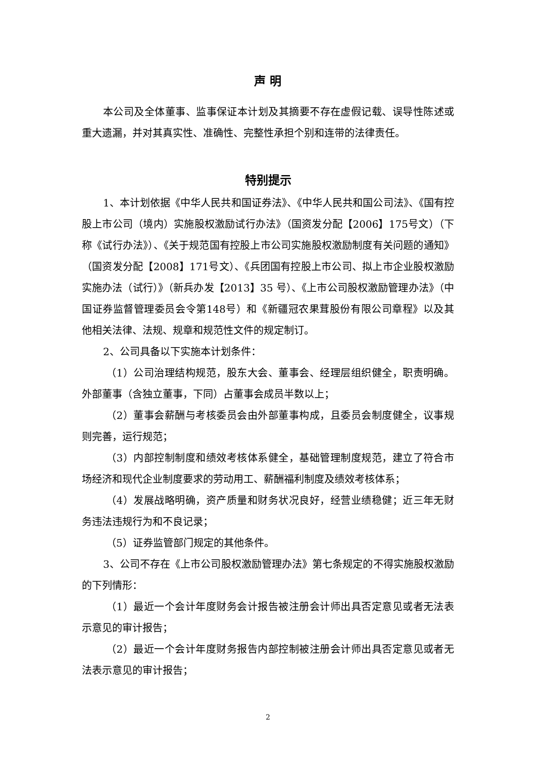声 明
本公司及全体董事、监事保证本计划及其摘要不存在虚假记载、误导性陈述或重大遗漏，并对其真实性、准确性、完整性承担个别和连带的法律责任。
特别提示
1、本计划依据《中华人民共和国证券法》、《中华人民共和国公司法》、《国有控股上市公司（境内）实施股权激励试行办法》（国资发分配【2006】175号文）（下称《试行办法》）、《关于规范国有控股上市公司实施股权激励制度有关问题的通知》（国资发分配【2008】171号文）、《兵团国有控股上市公司、拟上市企业股权激励实施办法（试行）》（新兵办发【2013】35 号）、《上市公司股权激励管理办法》（中国证券监督管理委员会令第148号）和《新疆冠农果茸股份有限公司章程》以及其他相关法律、法规、规章和规范性文件的规定制订。
2、公司具备以下实施本计划条件：
（1）公司治理结构规范，股东大会、董事会、经理层组织健全，职责明确。外部董事（含独立董事，下同）占董事会成员半数以上；
（2）董事会薪酬与考核委员会由外部董事构成，且委员会制度健全，议事规则完善，运行规范；
（3）内部控制制度和绩效考核体系健全，基础管理制度规范，建立了符合市场经济和现代企业制度要求的劳动用工、薪酬福利制度及绩效考核体系；
（4）发展战略明确，资产质量和财务状况良好，经营业绩稳健；近三年无财务违法违规行为和不良记录；
（5）证券监管部门规定的其他条件。
3、公司不存在《上市公司股权激励管理办法》第七条规定的不得实施股权激励的下列情形：
（1）最近一个会计年度财务会计报告被注册会计师出具否定意见或者无法表示意见的审计报告；
（2）最近一个会计年度财务报告内部控制被注册会计师出具否定意见或者无法表示意见的审计报告；
2